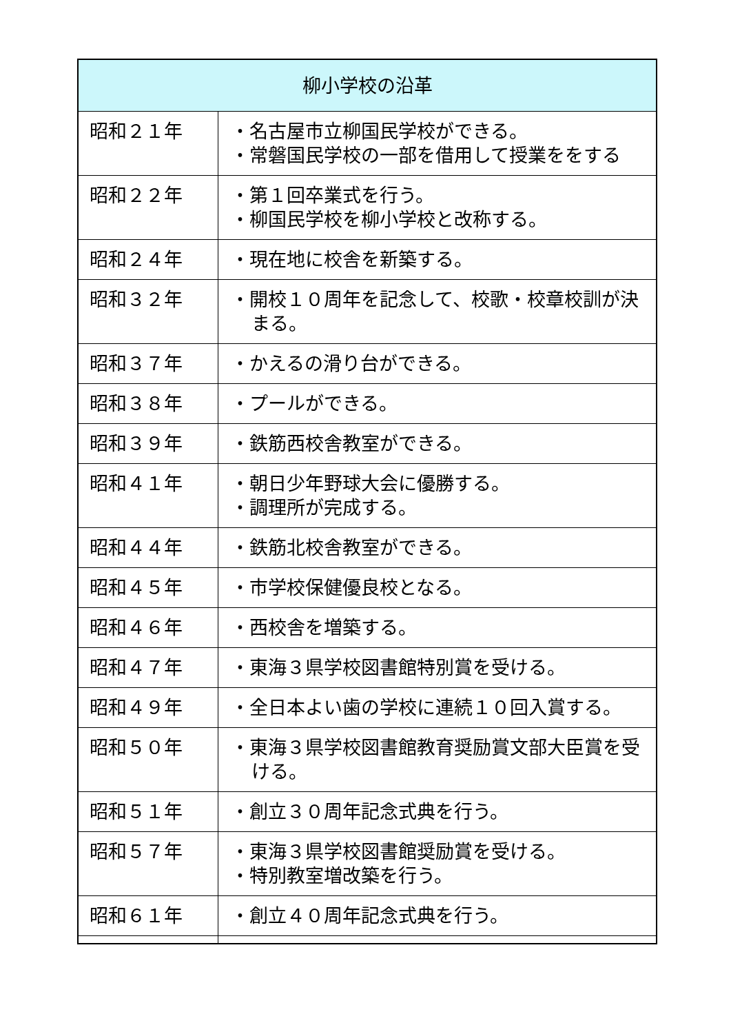| 柳小学校の沿革 | |
| --- | --- |
| 昭和２１年 | ・名古屋市立柳国民学校ができる。 ・常磐国民学校の一部を借用して授業ををする |
| 昭和２２年 | ・第１回卒業式を行う。 ・柳国民学校を柳小学校と改称する。 |
| 昭和２４年 | ・現在地に校舎を新築する。 |
| 昭和３２年 | ・開校１０周年を記念して、校歌・校章校訓が決まる。 |
| 昭和３７年 | ・かえるの滑り台ができる。 |
| 昭和３８年 | ・プールができる。 |
| 昭和３９年 | ・鉄筋西校舎教室ができる。 |
| 昭和４１年 | ・朝日少年野球大会に優勝する。 ・調理所が完成する。 |
| 昭和４４年 | ・鉄筋北校舎教室ができる。 |
| 昭和４５年 | ・市学校保健優良校となる。 |
| 昭和４６年 | ・西校舎を増築する。 |
| 昭和４７年 | ・東海３県学校図書館特別賞を受ける。 |
| 昭和４９年 | ・全日本よい歯の学校に連続１０回入賞する。 |
| 昭和５０年 | ・東海３県学校図書館教育奨励賞文部大臣賞を受ける。 |
| 昭和５１年 | ・創立３０周年記念式典を行う。 |
| 昭和５７年 | ・東海３県学校図書館奨励賞を受ける。 ・特別教室増改築を行う。 |
| 昭和６１年 | ・創立４０周年記念式典を行う。 |